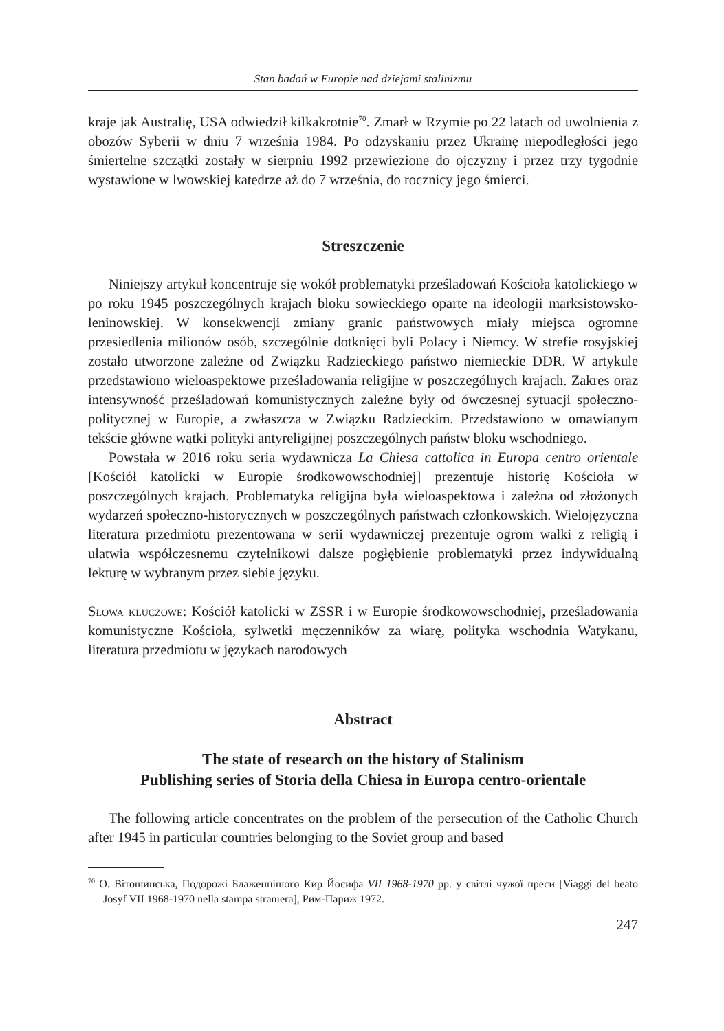Stan badań w Europie nad dziejami stalinizmu
kraje jak Australię, USA odwiedził kilkakrotnie<sup>70</sup>. Zmarł w Rzymie po 22 latach od uwolnienia z obozów Syberii w dniu 7 września 1984. Po odzyskaniu przez Ukrainę niepodległości jego śmiertelne szczątki zostały w sierpniu 1992 przewiezione do ojczyzny i przez trzy tygodnie wystawione w lwowskiej katedrze aż do 7 września, do rocznicy jego śmierci.
Streszczenie
Niniejszy artykuł koncentruje się wokół problematyki prześladowań Kościoła katolickiego w po roku 1945 poszczególnych krajach bloku sowieckiego oparte na ideologii marksistowsko-leninowskiej. W konsekwencji zmiany granic państwowych miały miejsca ogromne przesiedlenia milionów osób, szczególnie dotknięci byli Polacy i Niemcy. W strefie rosyjskiej zostało utworzone zależne od Związku Radzieckiego państwo niemieckie DDR. W artykule przedstawiono wieloaspektowe prześladowania religijne w poszczególnych krajach. Zakres oraz intensywność prześladowań komunistycznych zależne były od ówczesnej sytuacji społeczno-politycznej w Europie, a zwłaszcza w Związku Radzieckim. Przedstawiono w omawianym tekście główne wątki polityki antyreligijnej poszczególnych państw bloku wschodniego.
Powstała w 2016 roku seria wydawnicza La Chiesa cattolica in Europa centro orientale [Kościół katolicki w Europie środkowowschodniej] prezentuje historię Kościoła w poszczególnych krajach. Problematyka religijna była wieloaspektowa i zależna od złożonych wydarzeń społeczno-historycznych w poszczególnych państwach członkowskich. Wielojęzyczna literatura przedmiotu prezentowana w serii wydawniczej prezentuje ogrom walki z religią i ułatwia współczesnemu czytelnikowi dalsze pogłębienie problematyki przez indywidualną lekturę w wybranym przez siebie języku.
Słowa kluczowe: Kościół katolicki w ZSSR i w Europie środkowowschodniej, prześladowania komunistyczne Kościoła, sylwetki męczenników za wiarę, polityka wschodnia Watykanu, literatura przedmiotu w językach narodowych
Abstract
The state of research on the history of Stalinism
Publishing series of Storia della Chiesa in Europa centro-orientale
The following article concentrates on the problem of the persecution of the Catholic Church after 1945 in particular countries belonging to the Soviet group and based
<sup>70</sup> О. Вітошинська, Подорожі Блаженнішого Кир Йосифа VII 1968-1970 рр. у світлі чужої преси [Viaggi del beato Josyf VII 1968-1970 nella stampa straniera], Рим-Париж 1972.
247